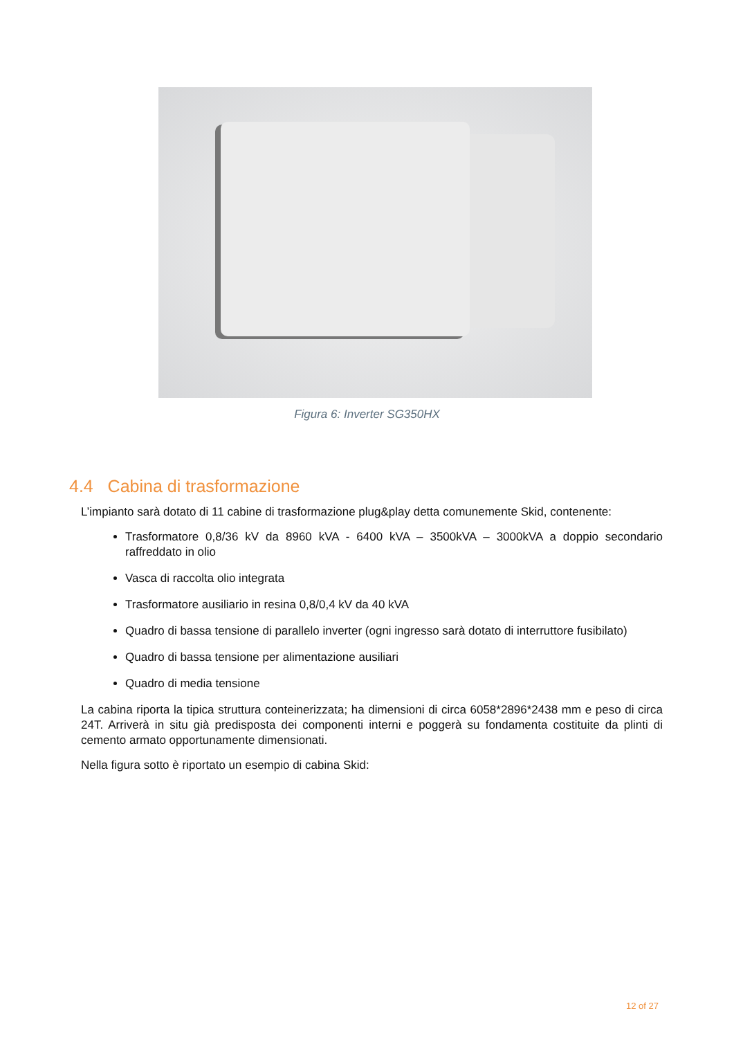Figura 6: Inverter SG350HX
4.4 Cabina di trasformazione
L’impianto sarà dotato di 11 cabine di trasformazione plug&play detta comunemente Skid, contenente:
Trasformatore 0,8/36 kV da 8960 kVA - 6400 kVA – 3500kVA – 3000kVA a doppio secondario raffreddato in olio
Vasca di raccolta olio integrata
Trasformatore ausiliario in resina 0,8/0,4 kV da 40 kVA
Quadro di bassa tensione di parallelo inverter (ogni ingresso sarà dotato di interruttore fusibilato)
Quadro di bassa tensione per alimentazione ausiliari
Quadro di media tensione
La cabina riporta la tipica struttura conteinerizzata; ha dimensioni di circa 6058*2896*2438 mm e peso di circa 24T. Arriverà in situ già predisposta dei componenti interni e poggerà su fondamenta costituite da plinti di cemento armato opportunamente dimensionati.
Nella figura sotto è riportato un esempio di cabina Skid:
12 of 27